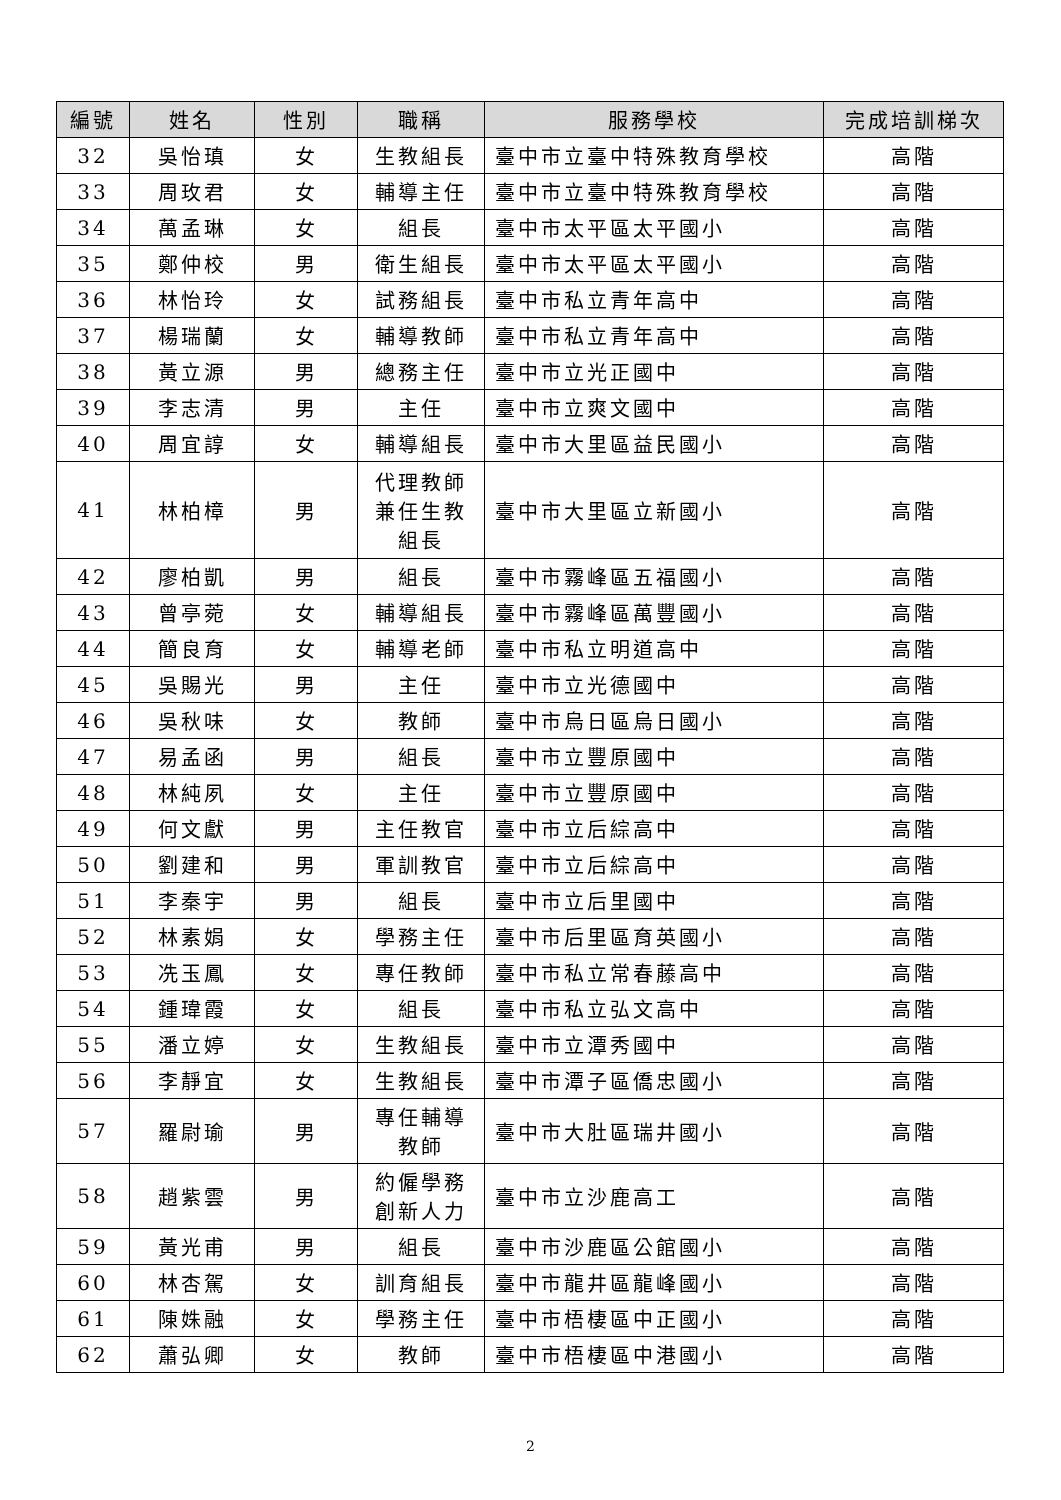| 編號 | 姓名 | 性別 | 職稱 | 服務學校 | 完成培訓梯次 |
| --- | --- | --- | --- | --- | --- |
| 32 | 吳怡瑱 | 女 | 生教組長 | 臺中市立臺中特殊教育學校 | 高階 |
| 33 | 周玫君 | 女 | 輔導主任 | 臺中市立臺中特殊教育學校 | 高階 |
| 34 | 萬孟琳 | 女 | 組長 | 臺中市太平區太平國小 | 高階 |
| 35 | 鄭仲校 | 男 | 衛生組長 | 臺中市太平區太平國小 | 高階 |
| 36 | 林怡玲 | 女 | 試務組長 | 臺中市私立青年高中 | 高階 |
| 37 | 楊瑞蘭 | 女 | 輔導教師 | 臺中市私立青年高中 | 高階 |
| 38 | 黃立源 | 男 | 總務主任 | 臺中市立光正國中 | 高階 |
| 39 | 李志清 | 男 | 主任 | 臺中市立爽文國中 | 高階 |
| 40 | 周宜諄 | 女 | 輔導組長 | 臺中市大里區益民國小 | 高階 |
| 41 | 林柏樟 | 男 | 代理教師 兼任生教 組長 | 臺中市大里區立新國小 | 高階 |
| 42 | 廖柏凱 | 男 | 組長 | 臺中市霧峰區五福國小 | 高階 |
| 43 | 曾亭菀 | 女 | 輔導組長 | 臺中市霧峰區萬豐國小 | 高階 |
| 44 | 簡良育 | 女 | 輔導老師 | 臺中市私立明道高中 | 高階 |
| 45 | 吳賜光 | 男 | 主任 | 臺中市立光德國中 | 高階 |
| 46 | 吳秋味 | 女 | 教師 | 臺中市烏日區烏日國小 | 高階 |
| 47 | 易孟函 | 男 | 組長 | 臺中市立豐原國中 | 高階 |
| 48 | 林純夙 | 女 | 主任 | 臺中市立豐原國中 | 高階 |
| 49 | 何文獻 | 男 | 主任教官 | 臺中市立后綜高中 | 高階 |
| 50 | 劉建和 | 男 | 軍訓教官 | 臺中市立后綜高中 | 高階 |
| 51 | 李秦宇 | 男 | 組長 | 臺中市立后里國中 | 高階 |
| 52 | 林素娟 | 女 | 學務主任 | 臺中市后里區育英國小 | 高階 |
| 53 | 冼玉鳳 | 女 | 專任教師 | 臺中市私立常春藤高中 | 高階 |
| 54 | 鍾瑋霞 | 女 | 組長 | 臺中市私立弘文高中 | 高階 |
| 55 | 潘立婷 | 女 | 生教組長 | 臺中市立潭秀國中 | 高階 |
| 56 | 李靜宜 | 女 | 生教組長 | 臺中市潭子區僑忠國小 | 高階 |
| 57 | 羅尉瑜 | 男 | 專任輔導 教師 | 臺中市大肚區瑞井國小 | 高階 |
| 58 | 趙紫雲 | 男 | 約僱學務 創新人力 | 臺中市立沙鹿高工 | 高階 |
| 59 | 黃光甫 | 男 | 組長 | 臺中市沙鹿區公館國小 | 高階 |
| 60 | 林杏駕 | 女 | 訓育組長 | 臺中市龍井區龍峰國小 | 高階 |
| 61 | 陳姝融 | 女 | 學務主任 | 臺中市梧棲區中正國小 | 高階 |
| 62 | 蕭弘卿 | 女 | 教師 | 臺中市梧棲區中港國小 | 高階 |
2